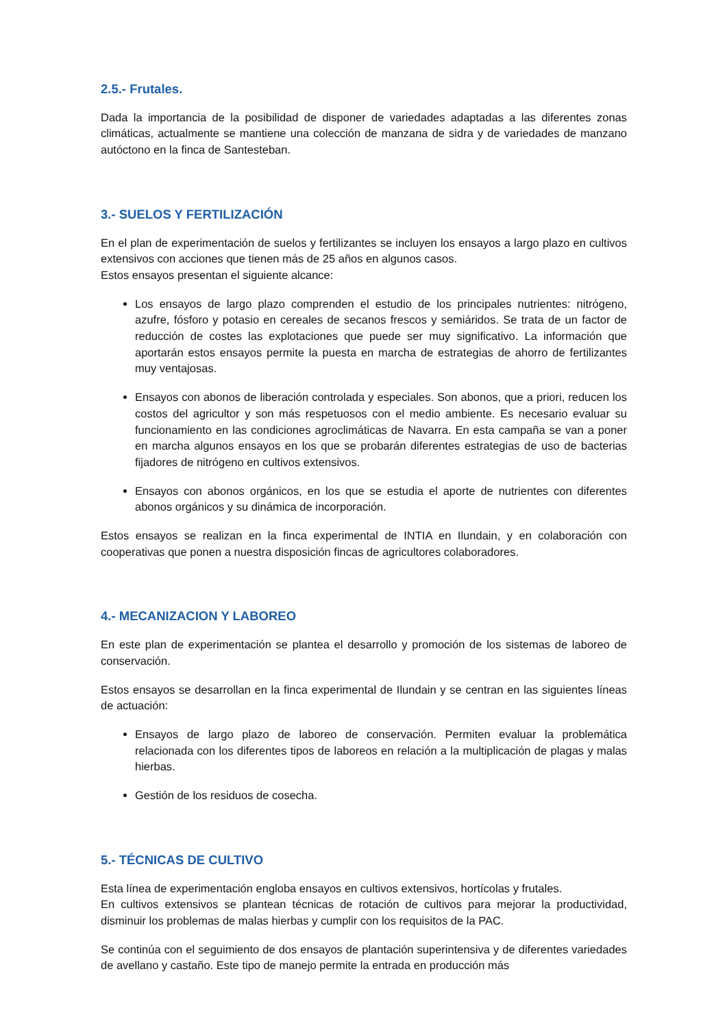2.5.- Frutales.
Dada la importancia de la posibilidad de disponer de variedades adaptadas a las diferentes zonas climáticas, actualmente se mantiene una colección de manzana de sidra y de variedades de manzano autóctono en la finca de Santesteban.
3.- SUELOS Y FERTILIZACIÓN
En el plan de experimentación de suelos y fertilizantes se incluyen los ensayos a largo plazo en cultivos extensivos con acciones que tienen más de 25 años en algunos casos.
Estos ensayos presentan el siguiente alcance:
Los ensayos de largo plazo comprenden el estudio de los principales nutrientes: nitrógeno, azufre, fósforo y potasio en cereales de secanos frescos y semiáridos. Se trata de un factor de reducción de costes las explotaciones que puede ser muy significativo. La información que aportarán estos ensayos permite la puesta en marcha de estrategias de ahorro de fertilizantes muy ventajosas.
Ensayos con abonos de liberación controlada y especiales. Son abonos, que a priori, reducen los costos del agricultor y son más respetuosos con el medio ambiente. Es necesario evaluar su funcionamiento en las condiciones agroclimáticas de Navarra. En esta campaña se van a poner en marcha algunos ensayos en los que se probarán diferentes estrategias de uso de bacterias fijadores de nitrógeno en cultivos extensivos.
Ensayos con abonos orgánicos, en los que se estudia el aporte de nutrientes con diferentes abonos orgánicos y su dinámica de incorporación.
Estos ensayos se realizan en la finca experimental de INTIA en Ilundain, y en colaboración con cooperativas que ponen a nuestra disposición fincas de agricultores colaboradores.
4.- MECANIZACION Y LABOREO
En este plan de experimentación se plantea el desarrollo y promoción de los sistemas de laboreo de conservación.
Estos ensayos se desarrollan en la finca experimental de Ilundain y se centran en las siguientes líneas de actuación:
Ensayos de largo plazo de laboreo de conservación. Permiten evaluar la problemática relacionada con los diferentes tipos de laboreos en relación a la multiplicación de plagas y malas hierbas.
Gestión de los residuos de cosecha.
5.- TÉCNICAS DE CULTIVO
Esta línea de experimentación engloba ensayos en cultivos extensivos, hortícolas y frutales.
En cultivos extensivos se plantean técnicas de rotación de cultivos para mejorar la productividad, disminuir los problemas de malas hierbas y cumplir con los requisitos de la PAC.
Se continúa con el seguimiento de dos ensayos de plantación superintensiva y de diferentes variedades de avellano y castaño. Este tipo de manejo permite la entrada en producción más